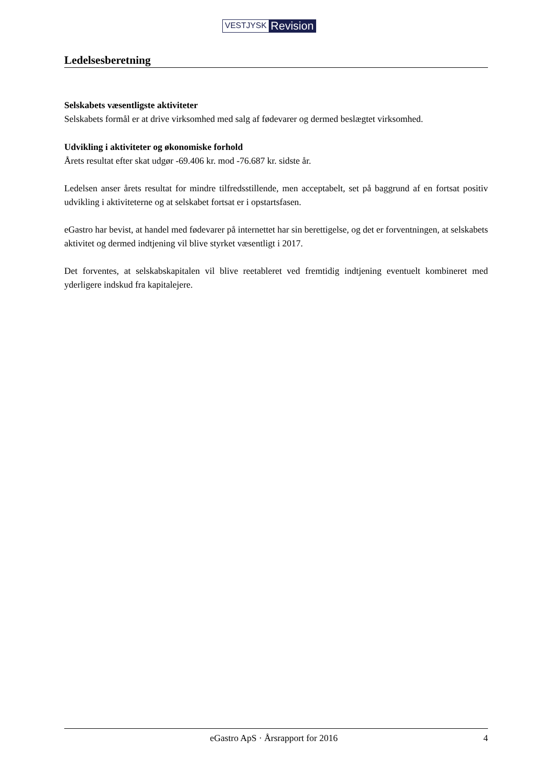VESTJYSK Revision
Ledelsesberetning
Selskabets væsentligste aktiviteter
Selskabets formål er at drive virksomhed med salg af fødevarer og dermed beslægtet virksomhed.
Udvikling i aktiviteter og økonomiske forhold
Årets resultat efter skat udgør -69.406 kr. mod -76.687 kr. sidste år.
Ledelsen anser årets resultat for mindre tilfredsstillende, men acceptabelt, set på baggrund af en fortsat positiv udvikling i aktiviteterne og at selskabet fortsat er i opstartsfasen.
eGastro har bevist, at handel med fødevarer på internettet har sin berettigelse, og det er forventningen, at selskabets aktivitet og dermed indtjening vil blive styrket væsentligt i 2017.
Det forventes, at selskabskapitalen vil blive reetableret ved fremtidig indtjening eventuelt kombineret med yderligere indskud fra kapitalejere.
eGastro ApS · Årsrapport for 2016 4